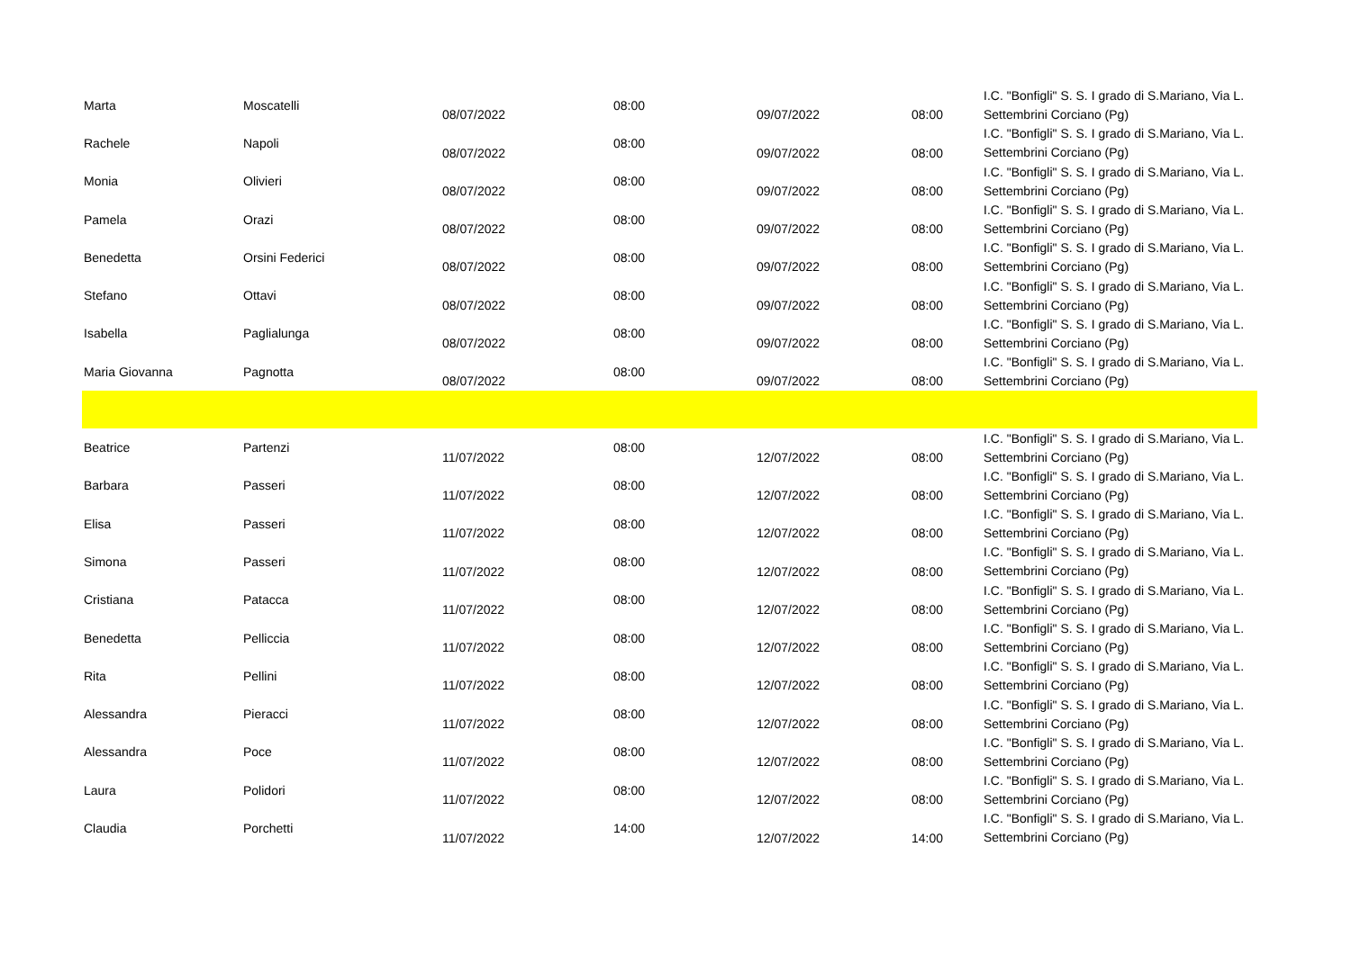| Marta | Moscatelli | 08/07/2022 | 08:00 | 09/07/2022 | 08:00 | I.C. "Bonfigli" S. S. I grado di S.Mariano, Via L. Settembrini Corciano (Pg) |
| Rachele | Napoli | 08/07/2022 | 08:00 | 09/07/2022 | 08:00 | I.C. "Bonfigli" S. S. I grado di S.Mariano, Via L. Settembrini Corciano (Pg) |
| Monia | Olivieri | 08/07/2022 | 08:00 | 09/07/2022 | 08:00 | I.C. "Bonfigli" S. S. I grado di S.Mariano, Via L. Settembrini Corciano (Pg) |
| Pamela | Orazi | 08/07/2022 | 08:00 | 09/07/2022 | 08:00 | I.C. "Bonfigli" S. S. I grado di S.Mariano, Via L. Settembrini Corciano (Pg) |
| Benedetta | Orsini Federici | 08/07/2022 | 08:00 | 09/07/2022 | 08:00 | I.C. "Bonfigli" S. S. I grado di S.Mariano, Via L. Settembrini Corciano (Pg) |
| Stefano | Ottavi | 08/07/2022 | 08:00 | 09/07/2022 | 08:00 | I.C. "Bonfigli" S. S. I grado di S.Mariano, Via L. Settembrini Corciano (Pg) |
| Isabella | Paglialunga | 08/07/2022 | 08:00 | 09/07/2022 | 08:00 | I.C. "Bonfigli" S. S. I grado di S.Mariano, Via L. Settembrini Corciano (Pg) |
| Maria Giovanna | Pagnotta | 08/07/2022 | 08:00 | 09/07/2022 | 08:00 | I.C. "Bonfigli" S. S. I grado di S.Mariano, Via L. Settembrini Corciano (Pg) |
| Beatrice | Partenzi | 11/07/2022 | 08:00 | 12/07/2022 | 08:00 | I.C. "Bonfigli" S. S. I grado di S.Mariano, Via L. Settembrini Corciano (Pg) |
| Barbara | Passeri | 11/07/2022 | 08:00 | 12/07/2022 | 08:00 | I.C. "Bonfigli" S. S. I grado di S.Mariano, Via L. Settembrini Corciano (Pg) |
| Elisa | Passeri | 11/07/2022 | 08:00 | 12/07/2022 | 08:00 | I.C. "Bonfigli" S. S. I grado di S.Mariano, Via L. Settembrini Corciano (Pg) |
| Simona | Passeri | 11/07/2022 | 08:00 | 12/07/2022 | 08:00 | I.C. "Bonfigli" S. S. I grado di S.Mariano, Via L. Settembrini Corciano (Pg) |
| Cristiana | Patacca | 11/07/2022 | 08:00 | 12/07/2022 | 08:00 | I.C. "Bonfigli" S. S. I grado di S.Mariano, Via L. Settembrini Corciano (Pg) |
| Benedetta | Pelliccia | 11/07/2022 | 08:00 | 12/07/2022 | 08:00 | I.C. "Bonfigli" S. S. I grado di S.Mariano, Via L. Settembrini Corciano (Pg) |
| Rita | Pellini | 11/07/2022 | 08:00 | 12/07/2022 | 08:00 | I.C. "Bonfigli" S. S. I grado di S.Mariano, Via L. Settembrini Corciano (Pg) |
| Alessandra | Pieracci | 11/07/2022 | 08:00 | 12/07/2022 | 08:00 | I.C. "Bonfigli" S. S. I grado di S.Mariano, Via L. Settembrini Corciano (Pg) |
| Alessandra | Poce | 11/07/2022 | 08:00 | 12/07/2022 | 08:00 | I.C. "Bonfigli" S. S. I grado di S.Mariano, Via L. Settembrini Corciano (Pg) |
| Laura | Polidori | 11/07/2022 | 08:00 | 12/07/2022 | 08:00 | I.C. "Bonfigli" S. S. I grado di S.Mariano, Via L. Settembrini Corciano (Pg) |
| Claudia | Porchetti | 11/07/2022 | 14:00 | 12/07/2022 | 14:00 | I.C. "Bonfigli" S. S. I grado di S.Mariano, Via L. Settembrini Corciano (Pg) |